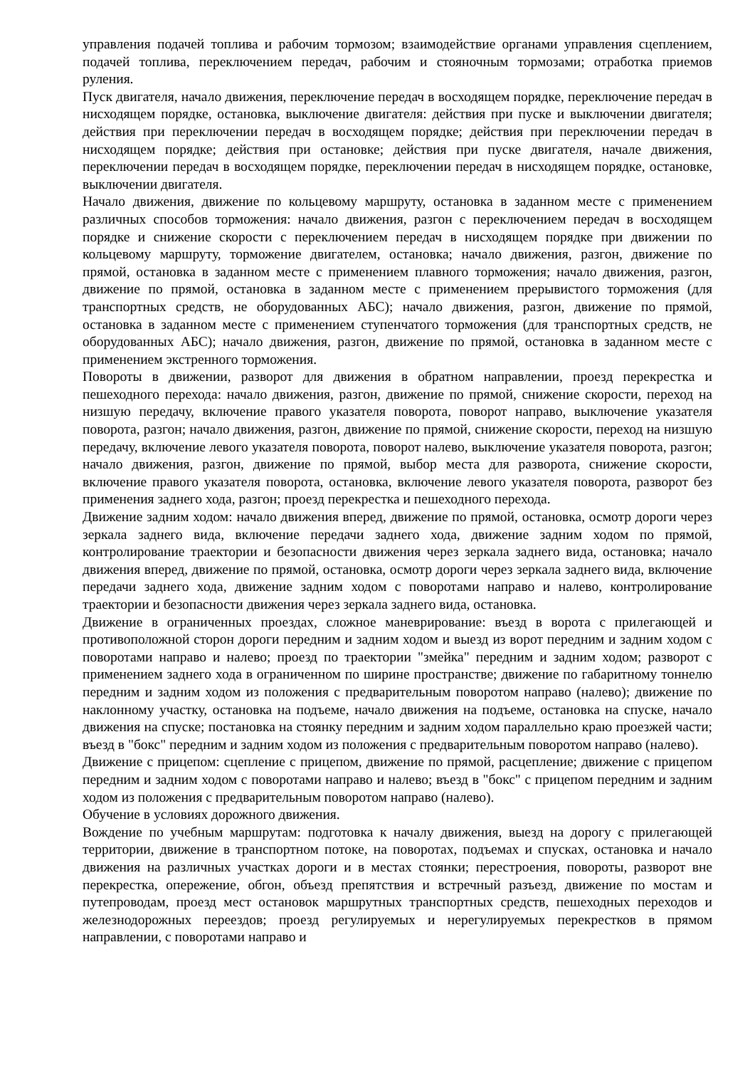управления подачей топлива и рабочим тормозом; взаимодействие органами управления сцеплением, подачей топлива, переключением передач, рабочим и стояночным тормозами; отработка приемов руления.
Пуск двигателя, начало движения, переключение передач в восходящем порядке, переключение передач в нисходящем порядке, остановка, выключение двигателя: действия при пуске и выключении двигателя; действия при переключении передач в восходящем порядке; действия при переключении передач в нисходящем порядке; действия при остановке; действия при пуске двигателя, начале движения, переключении передач в восходящем порядке, переключении передач в нисходящем порядке, остановке, выключении двигателя.
Начало движения, движение по кольцевому маршруту, остановка в заданном месте с применением различных способов торможения: начало движения, разгон с переключением передач в восходящем порядке и снижение скорости с переключением передач в нисходящем порядке при движении по кольцевому маршруту, торможение двигателем, остановка; начало движения, разгон, движение по прямой, остановка в заданном месте с применением плавного торможения; начало движения, разгон, движение по прямой, остановка в заданном месте с применением прерывистого торможения (для транспортных средств, не оборудованных АБС); начало движения, разгон, движение по прямой, остановка в заданном месте с применением ступенчатого торможения (для транспортных средств, не оборудованных АБС); начало движения, разгон, движение по прямой, остановка в заданном месте с применением экстренного торможения.
Повороты в движении, разворот для движения в обратном направлении, проезд перекрестка и пешеходного перехода: начало движения, разгон, движение по прямой, снижение скорости, переход на низшую передачу, включение правого указателя поворота, поворот направо, выключение указателя поворота, разгон; начало движения, разгон, движение по прямой, снижение скорости, переход на низшую передачу, включение левого указателя поворота, поворот налево, выключение указателя поворота, разгон; начало движения, разгон, движение по прямой, выбор места для разворота, снижение скорости, включение правого указателя поворота, остановка, включение левого указателя поворота, разворот без применения заднего хода, разгон; проезд перекрестка и пешеходного перехода.
Движение задним ходом: начало движения вперед, движение по прямой, остановка, осмотр дороги через зеркала заднего вида, включение передачи заднего хода, движение задним ходом по прямой, контролирование траектории и безопасности движения через зеркала заднего вида, остановка; начало движения вперед, движение по прямой, остановка, осмотр дороги через зеркала заднего вида, включение передачи заднего хода, движение задним ходом с поворотами направо и налево, контролирование траектории и безопасности движения через зеркала заднего вида, остановка.
Движение в ограниченных проездах, сложное маневрирование: въезд в ворота с прилегающей и противоположной сторон дороги передним и задним ходом и выезд из ворот передним и задним ходом с поворотами направо и налево; проезд по траектории "змейка" передним и задним ходом; разворот с применением заднего хода в ограниченном по ширине пространстве; движение по габаритному тоннелю передним и задним ходом из положения с предварительным поворотом направо (налево); движение по наклонному участку, остановка на подъеме, начало движения на подъеме, остановка на спуске, начало движения на спуске; постановка на стоянку передним и задним ходом параллельно краю проезжей части; въезд в "бокс" передним и задним ходом из положения с предварительным поворотом направо (налево).
Движение с прицепом: сцепление с прицепом, движение по прямой, расцепление; движение с прицепом передним и задним ходом с поворотами направо и налево; въезд в "бокс" с прицепом передним и задним ходом из положения с предварительным поворотом направо (налево).
Обучение в условиях дорожного движения.
Вождение по учебным маршрутам: подготовка к началу движения, выезд на дорогу с прилегающей территории, движение в транспортном потоке, на поворотах, подъемах и спусках, остановка и начало движения на различных участках дороги и в местах стоянки; перестроения, повороты, разворот вне перекрестка, опережение, обгон, объезд препятствия и встречный разъезд, движение по мостам и путепроводам, проезд мест остановок маршрутных транспортных средств, пешеходных переходов и железнодорожных переездов; проезд регулируемых и нерегулируемых перекрестков в прямом направлении, с поворотами направо и